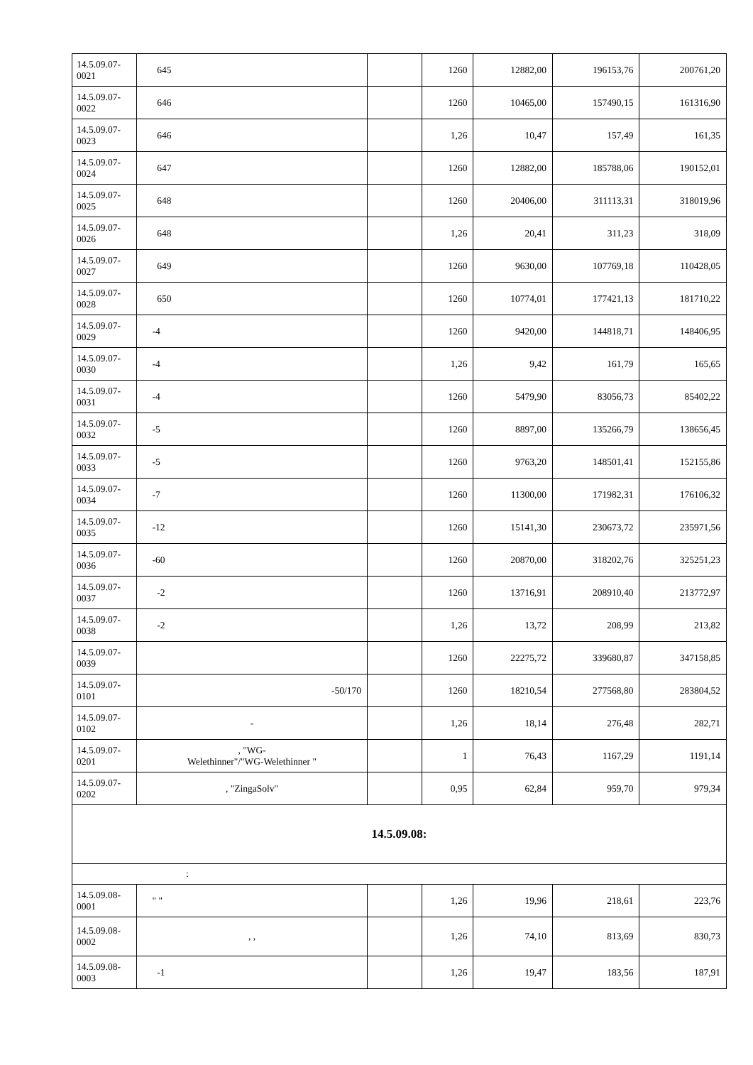| 14.5.09.07-0021 | 645 | | 1260 | 12882,00 | 196153,76 | 200761,20 |
| 14.5.09.07-0022 | 646 | | 1260 | 10465,00 | 157490,15 | 161316,90 |
| 14.5.09.07-0023 | 646 | | 1,26 | 10,47 | 157,49 | 161,35 |
| 14.5.09.07-0024 | 647 | | 1260 | 12882,00 | 185788,06 | 190152,01 |
| 14.5.09.07-0025 | 648 | | 1260 | 20406,00 | 311113,31 | 318019,96 |
| 14.5.09.07-0026 | 648 | | 1,26 | 20,41 | 311,23 | 318,09 |
| 14.5.09.07-0027 | 649 | | 1260 | 9630,00 | 107769,18 | 110428,05 |
| 14.5.09.07-0028 | 650 | | 1260 | 10774,01 | 177421,13 | 181710,22 |
| 14.5.09.07-0029 | -4 | | 1260 | 9420,00 | 144818,71 | 148406,95 |
| 14.5.09.07-0030 | -4 | | 1,26 | 9,42 | 161,79 | 165,65 |
| 14.5.09.07-0031 | -4 | | 1260 | 5479,90 | 83056,73 | 85402,22 |
| 14.5.09.07-0032 | -5 | | 1260 | 8897,00 | 135266,79 | 138656,45 |
| 14.5.09.07-0033 | -5 | | 1260 | 9763,20 | 148501,41 | 152155,86 |
| 14.5.09.07-0034 | -7 | | 1260 | 11300,00 | 171982,31 | 176106,32 |
| 14.5.09.07-0035 | -12 | | 1260 | 15141,30 | 230673,72 | 235971,56 |
| 14.5.09.07-0036 | -60 | | 1260 | 20870,00 | 318202,76 | 325251,23 |
| 14.5.09.07-0037 | -2 | | 1260 | 13716,91 | 208910,40 | 213772,97 |
| 14.5.09.07-0038 | -2 | | 1,26 | 13,72 | 208,99 | 213,82 |
| 14.5.09.07-0039 | | | 1260 | 22275,72 | 339680,87 | 347158,85 |
| 14.5.09.07-0101 | -50/170 | | 1260 | 18210,54 | 277568,80 | 283804,52 |
| 14.5.09.07-0102 | - | | 1,26 | 18,14 | 276,48 | 282,71 |
| 14.5.09.07-0201 | , "WG- Welethinner"/"WG-Welethinner " | | 1 | 76,43 | 1167,29 | 1191,14 |
| 14.5.09.07-0202 | , "ZingaSolv" | | 0,95 | 62,84 | 959,70 | 979,34 |
| 14.5.09.08: | | | | | | |
| : | | | | | | |
| 14.5.09.08-0001 | " " | | 1,26 | 19,96 | 218,61 | 223,76 |
| 14.5.09.08-0002 | , , | | 1,26 | 74,10 | 813,69 | 830,73 |
| 14.5.09.08-0003 | -1 | | 1,26 | 19,47 | 183,56 | 187,91 |